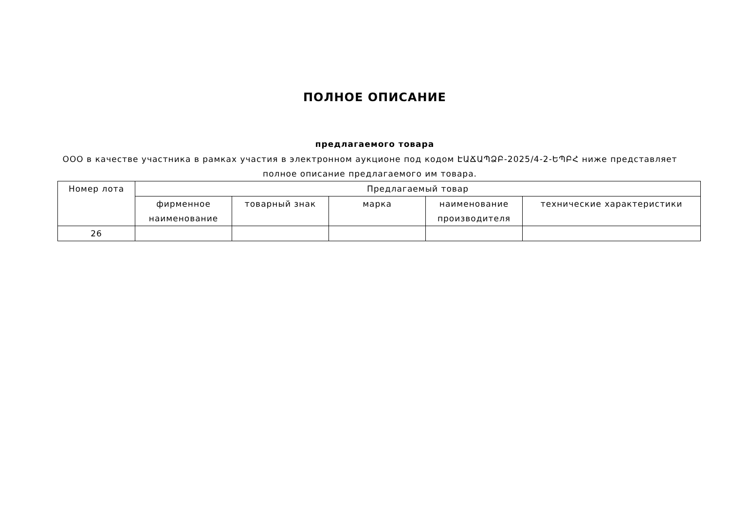ПОЛНОЕ ОПИСАНИЕ
предлагаемого товара
ООО в качестве участника в рамках участия в электронном аукционе под кодом ԷԱՃԱՊՁԲ-2025/4-2-ԵՊԲՀ ниже представляет полное описание предлагаемого им товара.
| Номер лота | Предлагаемый товар | | | | |
| --- | --- | --- | --- | --- | --- |
| | фирменное наименование | товарный знак | марка | наименование производителя | технические характеристики |
| 26 | | | | | |